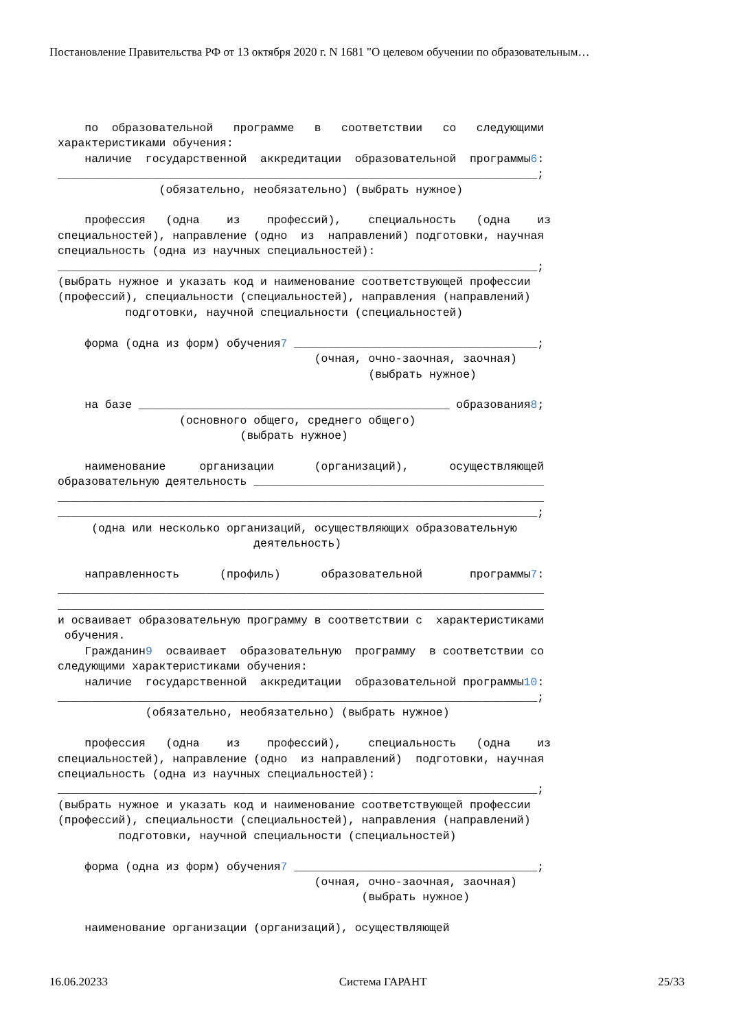Постановление Правительства РФ от 13 октября 2020 г. N 1681 "О целевом обучении по образовательным…
по образовательной программе в соответствии со следующими характеристиками обучения: наличие государственной аккредитации образовательной программы6: _______________________________________________________________________; (обязательно, необязательно) (выбрать нужное) профессия (одна из профессий), специальность (одна из специальностей), направление (одно из направлений) подготовки, научная специальность (одна из научных специальностей): _______________________________________________________________________; (выбрать нужное и указать код и наименование соответствующей профессии (профессий), специальности (специальностей), направления (направлений) подготовки, научной специальности (специальностей) форма (одна из форм) обучения7 ____________________________________; (очная, очно-заочная, заочная) (выбрать нужное) на базе ______________________________________________ образования8; (основного общего, среднего общего) (выбрать нужное) наименование организации (организаций), осуществляющей образовательную деятельность ___________________________________________ ________________________________________________________________________ _______________________________________________________________________; (одна или несколько организаций, осуществляющих образовательную деятельность) направленность (профиль) образовательной программы7: ________________________________________________________________________ ________________________________________________________________________ и осваивает образовательную программу в соответствии с характеристиками обучения. Гражданин9 осваивает образовательную программу в соответствии со следующими характеристиками обучения: наличие государственной аккредитации образовательной программы10: _______________________________________________________________________; (обязательно, необязательно) (выбрать нужное) профессия (одна из профессий), специальность (одна из специальностей), направление (одно из направлений) подготовки, научная специальность (одна из научных специальностей): _______________________________________________________________________; (выбрать нужное и указать код и наименование соответствующей профессии (профессий), специальности (специальностей), направления (направлений) подготовки, научной специальности (специальностей) форма (одна из форм) обучения7 ____________________________________; (очная, очно-заочная, заочная) (выбрать нужное) наименование организации (организаций), осуществляющей
16.06.20233 Система ГАРАНТ 25/33